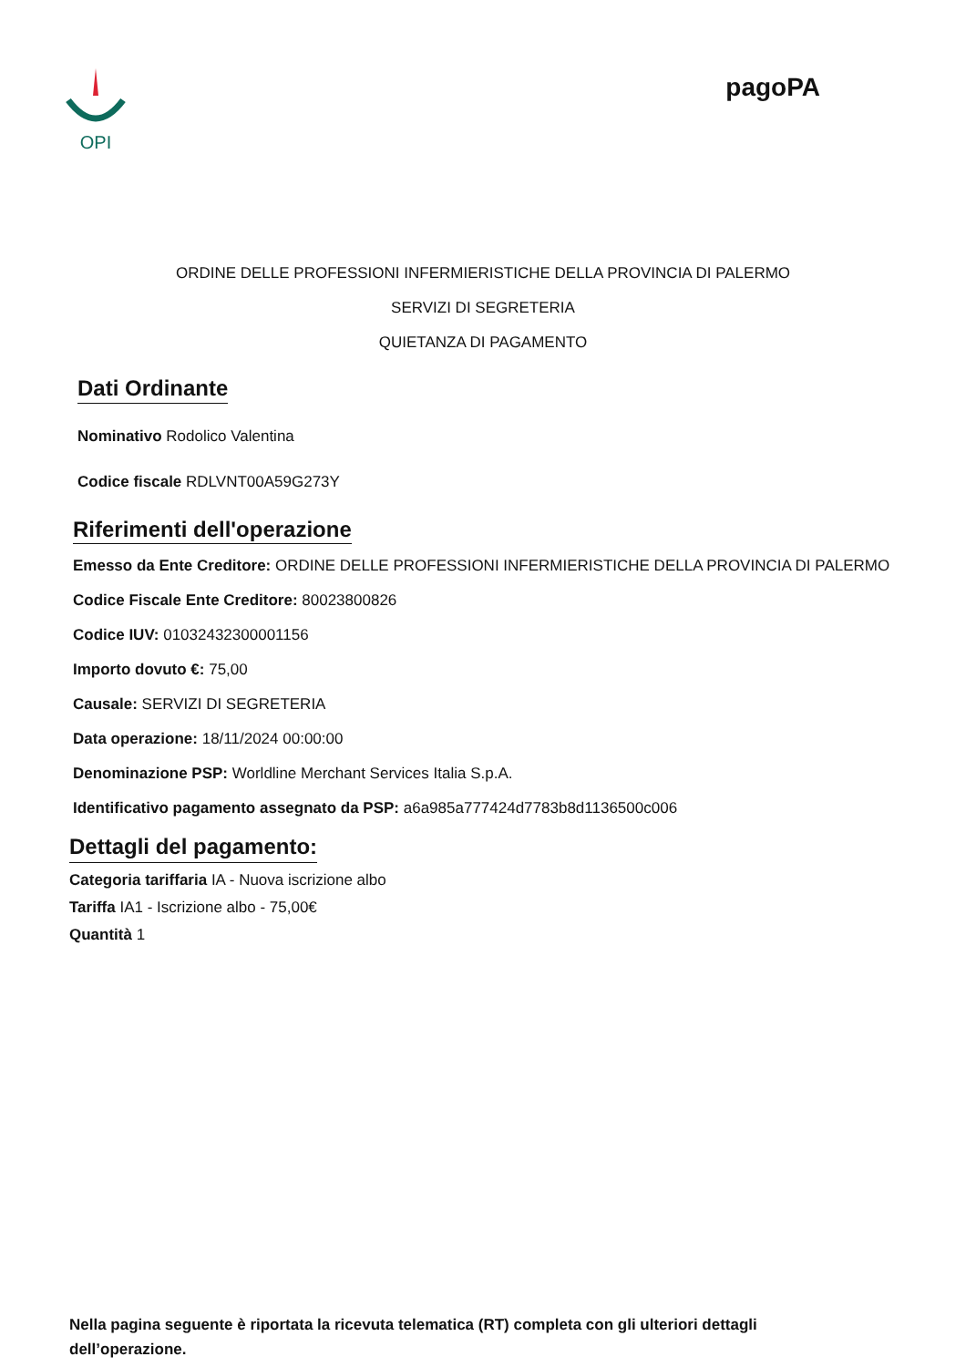OPI
pagoPA
ORDINE DELLE PROFESSIONI INFERMIERISTICHE DELLA PROVINCIA DI PALERMO
SERVIZI DI SEGRETERIA
QUIETANZA DI PAGAMENTO
Dati Ordinante
Nominativo Rodolico Valentina
Codice fiscale RDLVNT00A59G273Y
Riferimenti dell'operazione
Emesso da Ente Creditore: ORDINE DELLE PROFESSIONI INFERMIERISTICHE DELLA PROVINCIA DI PALERMO
Codice Fiscale Ente Creditore: 80023800826
Codice IUV: 01032432300001156
Importo dovuto €: 75,00
Causale: SERVIZI DI SEGRETERIA
Data operazione: 18/11/2024 00:00:00
Denominazione PSP: Worldline Merchant Services Italia S.p.A.
Identificativo pagamento assegnato da PSP: a6a985a777424d7783b8d1136500c006
Dettagli del pagamento:
Categoria tariffaria IA - Nuova iscrizione albo
Tariffa IA1 - Iscrizione albo - 75,00€
Quantità 1
Nella pagina seguente è riportata la ricevuta telematica (RT) completa con gli ulteriori dettagli dell’operazione.